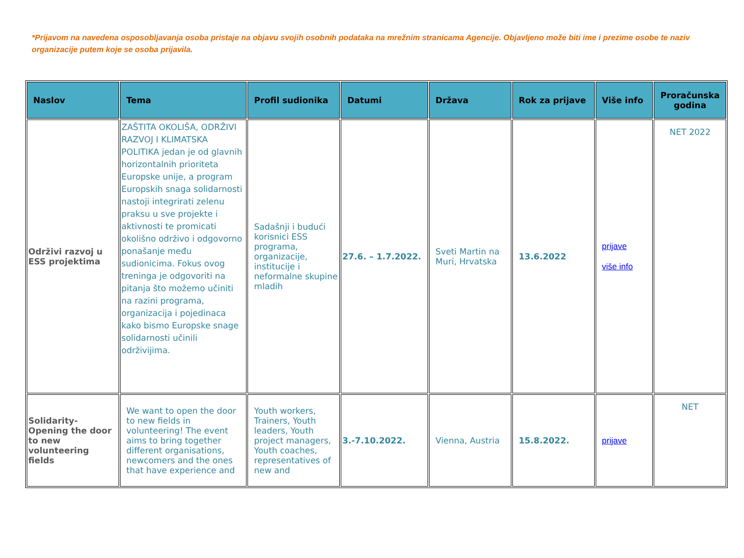*Prijavom na navedena osposobljavanja osoba pristaje na objavu svojih osobnih podataka na mrežnim stranicama Agencije. Objavljeno može biti ime i prezime osobe te naziv organizacije putem koje se osoba prijavila.
| Naslov | Tema | Profil sudionika | Datumi | Država | Rok za prijave | Više info | Proračunska godina |
| --- | --- | --- | --- | --- | --- | --- | --- |
| Održivi razvoj u ESS projektima | ZAŠTITA OKOLIŠA, ODRŽIVI RAZVOJ I KLIMATSKA POLITIKA jedan je od glavnih horizontalnih prioriteta Europske unije, a program Europskih snaga solidarnosti nastoji integrirati zelenu praksu u sve projekte i aktivnosti te promicati okolišno održivo i odgovorno ponašanje među sudionicima. Fokus ovog treninga je odgovoriti na pitanja što možemo učiniti na razini programa, organizacija i pojedinaca kako bismo Europske snage solidarnosti učinili održivijima. | Sadašnji i budući korisnici ESS programa, organizacije, institucije i neformalne skupine mladih | 27.6. – 1.7.2022. | Sveti Martin na Muri, Hrvatska | 13.6.2022 | prijave više info | NET 2022 |
| Solidarity-Opening the door to new volunteering fields | We want to open the door to new fields in volunteering! The event aims to bring together different organisations, newcomers and the ones that have experience and | Youth workers, Trainers, Youth leaders, Youth project managers, Youth coaches, representatives of new and | 3.-7.10.2022. | Vienna, Austria | 15.8.2022. | prijave | NET |